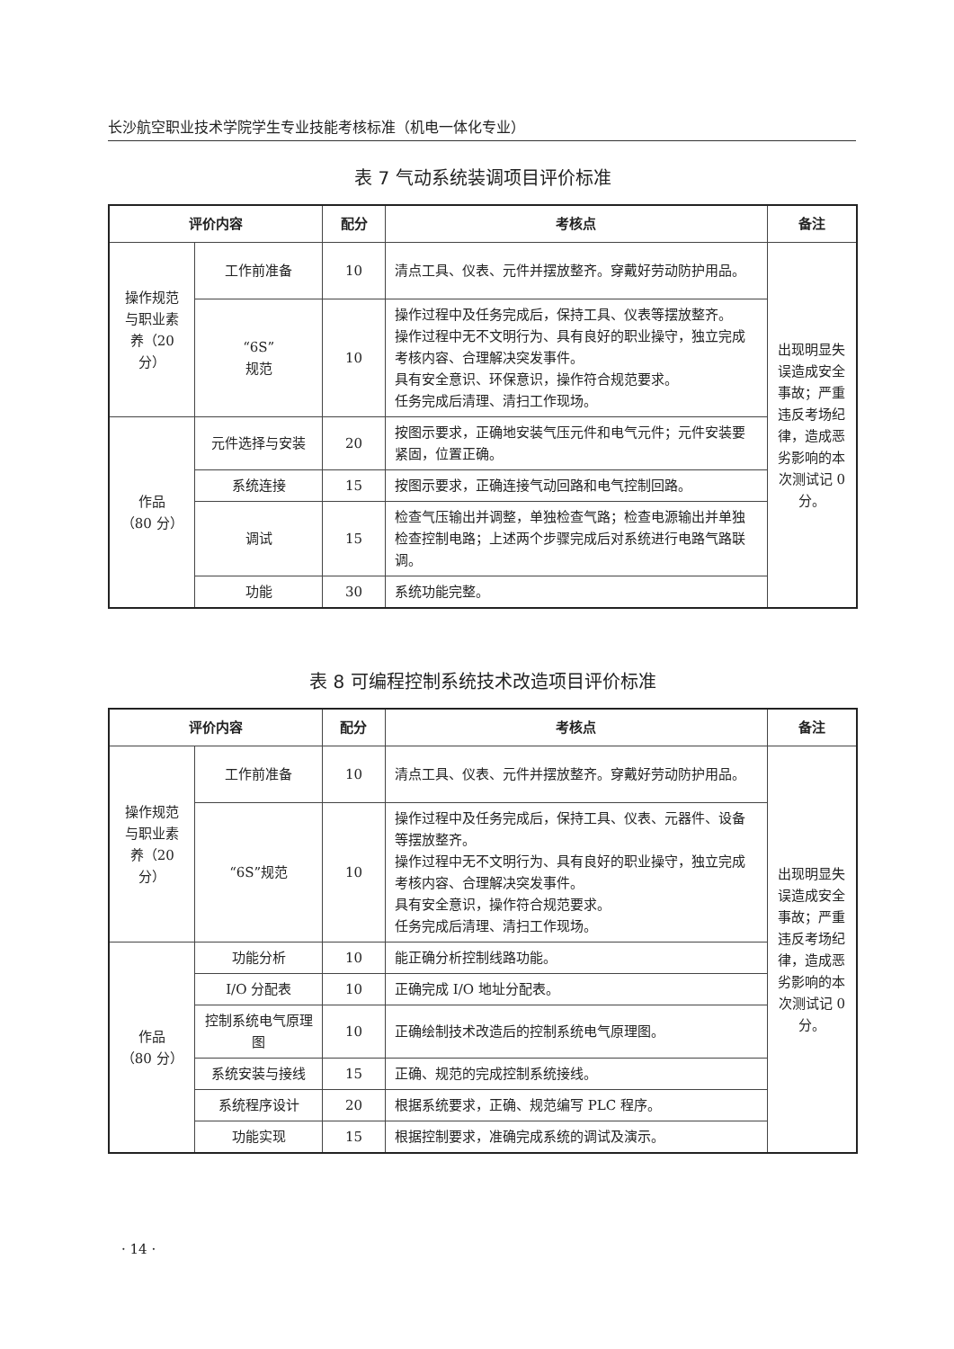长沙航空职业技术学院学生专业技能考核标准（机电一体化专业）
表 7 气动系统装调项目评价标准
| 评价内容 | | 配分 | 考核点 | 备注 |
| --- | --- | --- | --- | --- |
| 操作规范与职业素养（20 分） | 工作前准备 | 10 | 清点工具、仪表、元件并摆放整齐。穿戴好劳动防护用品。 | 出现明显失误造成安全事故；严重违反考场纪律，造成恶劣影响的本次测试记 0 分。 |
| | “6S” 规范 | 10 | 操作过程中及任务完成后，保持工具、仪表等摆放整齐。 操作过程中无不文明行为、具有良好的职业操守，独立完成考核内容、合理解决突发事件。 具有安全意识、环保意识，操作符合规范要求。 任务完成后清理、清扫工作现场。 | |
| 作品 （80 分） | 元件选择与安装 | 20 | 按图示要求，正确地安装气压元件和电气元件；元件安装要紧固，位置正确。 | |
| | 系统连接 | 15 | 按图示要求，正确连接气动回路和电气控制回路。 | |
| | 调试 | 15 | 检查气压输出并调整，单独检查气路；检查电源输出并单独检查控制电路；上述两个步骤完成后对系统进行电路气路联调。 | |
| | 功能 | 30 | 系统功能完整。 | |
表 8 可编程控制系统技术改造项目评价标准
| 评价内容 | | 配分 | 考核点 | 备注 |
| --- | --- | --- | --- | --- |
| 操作规范与职业素养（20 分） | 工作前准备 | 10 | 清点工具、仪表、元件并摆放整齐。穿戴好劳动防护用品。 | 出现明显失误造成安全事故；严重违反考场纪律，造成恶劣影响的本次测试记 0 分。 |
| | “6S”规范 | 10 | 操作过程中及任务完成后，保持工具、仪表、元器件、设备等摆放整齐。 操作过程中无不文明行为、具有良好的职业操守，独立完成考核内容、合理解决突发事件。 具有安全意识，操作符合规范要求。 任务完成后清理、清扫工作现场。 | |
| 作品 （80 分） | 功能分析 | 10 | 能正确分析控制线路功能。 | |
| | I/O 分配表 | 10 | 正确完成 I/O 地址分配表。 | |
| | 控制系统电气原理图 | 10 | 正确绘制技术改造后的控制系统电气原理图。 | |
| | 系统安装与接线 | 15 | 正确、规范的完成控制系统接线。 | |
| | 系统程序设计 | 20 | 根据系统要求，正确、规范编写 PLC 程序。 | |
| | 功能实现 | 15 | 根据控制要求，准确完成系统的调试及演示。 | |
· 14 ·